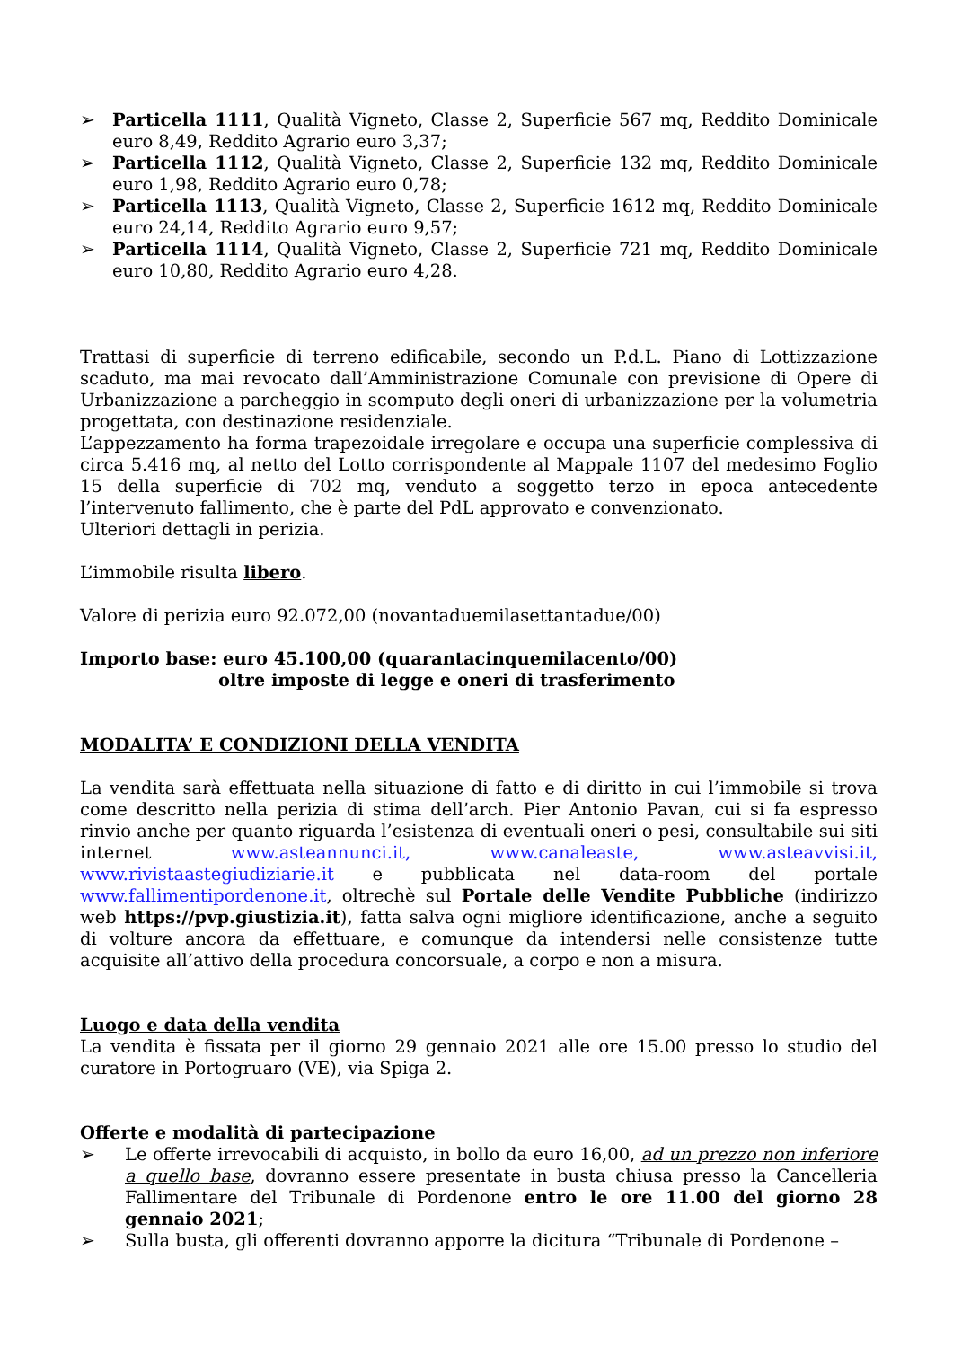➢ Particella 1111, Qualità Vigneto, Classe 2, Superficie 567 mq, Reddito Dominicale euro 8,49, Reddito Agrario euro 3,37;
➢ Particella 1112, Qualità Vigneto, Classe 2, Superficie 132 mq, Reddito Dominicale euro 1,98, Reddito Agrario euro 0,78;
➢ Particella 1113, Qualità Vigneto, Classe 2, Superficie 1612 mq, Reddito Dominicale euro 24,14, Reddito Agrario euro 9,57;
➢ Particella 1114, Qualità Vigneto, Classe 2, Superficie 721 mq, Reddito Dominicale euro 10,80, Reddito Agrario euro 4,28.
Trattasi di superficie di terreno edificabile, secondo un P.d.L. Piano di Lottizzazione scaduto, ma mai revocato dall’Amministrazione Comunale con previsione di Opere di Urbanizzazione a parcheggio in scomputo degli oneri di urbanizzazione per la volumetria progettata, con destinazione residenziale.
L’appezzamento ha forma trapezoidale irregolare e occupa una superficie complessiva di circa 5.416 mq, al netto del Lotto corrispondente al Mappale 1107 del medesimo Foglio 15 della superficie di 702 mq, venduto a soggetto terzo in epoca antecedente l’intervenuto fallimento, che è parte del PdL approvato e convenzionato.
Ulteriori dettagli in perizia.
L’immobile risulta libero.
Valore di perizia euro 92.072,00 (novantaduemilasettantadue/00)
Importo base: euro 45.100,00 (quarantacinquemilacento/00)
oltre imposte di legge e oneri di trasferimento
MODALITA’ E CONDIZIONI DELLA VENDITA
La vendita sarà effettuata nella situazione di fatto e di diritto in cui l’immobile si trova come descritto nella perizia di stima dell’arch. Pier Antonio Pavan, cui si fa espresso rinvio anche per quanto riguarda l’esistenza di eventuali oneri o pesi, consultabile sui siti internet www.asteannunci.it, www.canaleaste, www.asteavvisi.it, www.rivistaastegiudiziarie.it e pubblicata nel data-room del portale www.fallimentipordenone.it, oltrechè sul Portale delle Vendite Pubbliche (indirizzo web https://pvp.giustizia.it), fatta salva ogni migliore identificazione, anche a seguito di volture ancora da effettuare, e comunque da intendersi nelle consistenze tutte acquisite all’attivo della procedura concorsuale, a corpo e non a misura.
Luogo e data della vendita
La vendita è fissata per il giorno 29 gennaio 2021 alle ore 15.00 presso lo studio del curatore in Portogruaro (VE), via Spiga 2.
Offerte e modalità di partecipazione
➢ Le offerte irrevocabili di acquisto, in bollo da euro 16,00, ad un prezzo non inferiore a quello base, dovranno essere presentate in busta chiusa presso la Cancelleria Fallimentare del Tribunale di Pordenone entro le ore 11.00 del giorno 28 gennaio 2021;
➢ Sulla busta, gli offerenti dovranno apporre la dicitura “Tribunale di Pordenone –